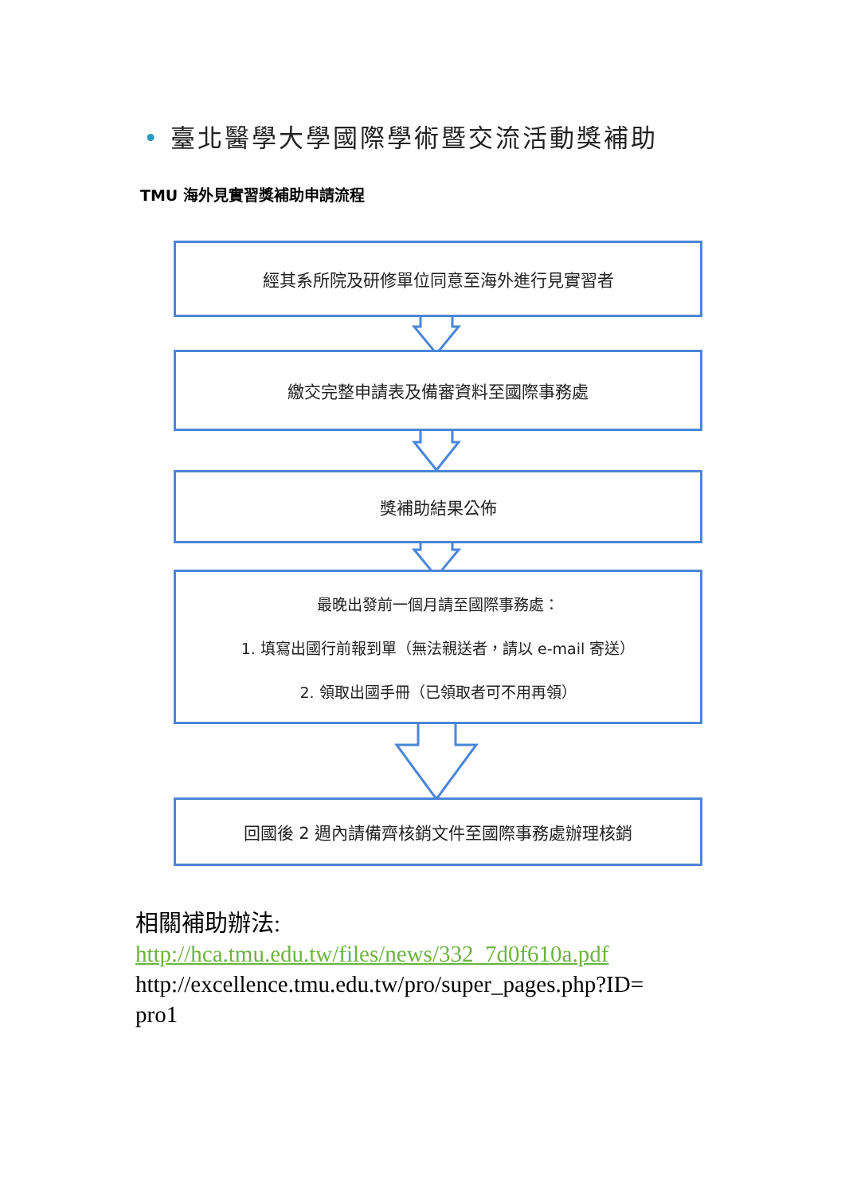• 臺北醫學大學國際學術暨交流活動獎補助
TMU 海外見實習獎補助申請流程
經其系所院及研修單位同意至海外進行見實習者
繳交完整申請表及備審資料至國際事務處
獎補助結果公佈
最晚出發前一個月請至國際事務處：
1. 填寫出國行前報到單（無法親送者，請以 e-mail 寄送）
2. 領取出國手冊（已領取者可不用再領）
回國後 2 週內請備齊核銷文件至國際事務處辦理核銷
相關補助辦法:
http://hca.tmu.edu.tw/files/news/332_7d0f610a.pdf
http://excellence.tmu.edu.tw/pro/super_pages.php?ID=
pro1